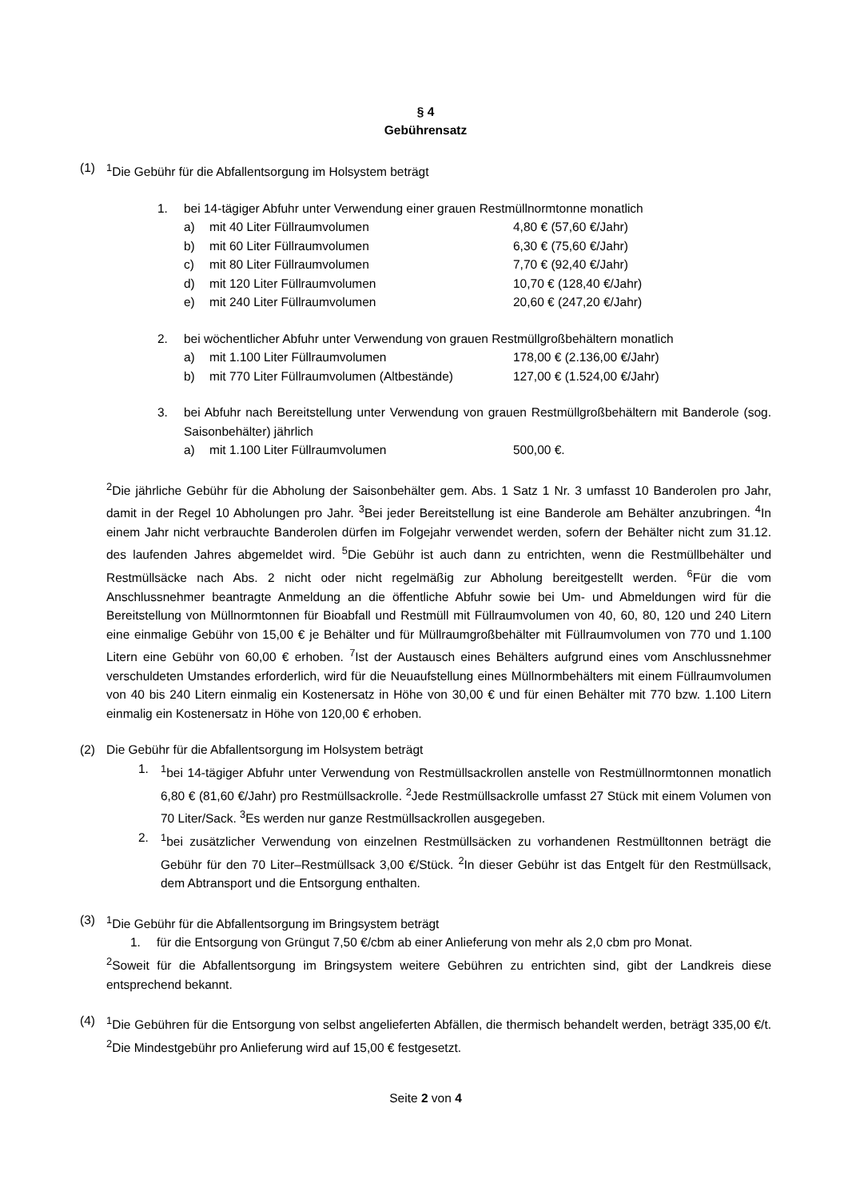§ 4
Gebührensatz
(1) <sup>1</sup> Die Gebühr für die Abfallentsorgung im Holsystem beträgt
1. bei 14-tägiger Abfuhr unter Verwendung einer grauen Restmüllnormtonne monatlich
a) mit 40 Liter Füllraumvolumen 4,80 € (57,60 €/Jahr)
b) mit 60 Liter Füllraumvolumen 6,30 € (75,60 €/Jahr)
c) mit 80 Liter Füllraumvolumen 7,70 € (92,40 €/Jahr)
d) mit 120 Liter Füllraumvolumen 10,70 € (128,40 €/Jahr)
e) mit 240 Liter Füllraumvolumen 20,60 € (247,20 €/Jahr)
2. bei wöchentlicher Abfuhr unter Verwendung von grauen Restmüllgroßbehältern monatlich
a) mit 1.100 Liter Füllraumvolumen 178,00 € (2.136,00 €/Jahr)
b) mit 770 Liter Füllraumvolumen (Altbestände)
127,00 € (1.524,00 €/Jahr)
3. bei Abfuhr nach Bereitstellung unter Verwendung von grauen Restmüllgroßbehältern mit Banderole (sog. Saisonbehälter) jährlich
a) mit 1.100 Liter Füllraumvolumen 500,00 €.
<sup>2</sup> Die jährliche Gebühr für die Abholung der Saisonbehälter gem. Abs. 1 Satz 1 Nr. 3 umfasst 10 Banderolen pro Jahr, damit in der Regel 10 Abholungen pro Jahr. <sup>3</sup>Bei jeder Bereitstellung ist eine Banderole am Behälter anzubringen. <sup>4</sup>In einem Jahr nicht verbrauchte Banderolen dürfen im Folgejahr verwendet werden, sofern der Behälter nicht zum 31.12. des laufenden Jahres abgemeldet wird. <sup>5</sup>Die Gebühr ist auch dann zu entrichten, wenn die Restmüllbehälter und Restmüllsäcke nach Abs. 2 nicht oder nicht regelmäßig zur Abholung bereitgestellt werden. <sup>6</sup>Für die vom Anschlussnehmer beantragte Anmeldung an die öffentliche Abfuhr sowie bei Um- und Abmeldungen wird für die Bereitstellung von Müllnormtonnen für Bioabfall und Restmüll mit Füllraumvolumen von 40, 60, 80, 120 und 240 Litern eine einmalige Gebühr von 15,00 € je Behälter und für Müllraumgroßbehälter mit Füllraumvolumen von 770 und 1.100 Litern eine Gebühr von 60,00 € erhoben. <sup>7</sup>Ist der Austausch eines Behälters aufgrund eines vom Anschlussnehmer verschuldeten Umstandes erforderlich, wird für die Neuaufstellung eines Müllnormbehälters mit einem Füllraumvolumen von 40 bis 240 Litern einmalig ein Kostenersatz in Höhe von 30,00 € und für einen Behälter mit 770 bzw. 1.100 Litern einmalig ein Kostenersatz in Höhe von 120,00 € erhoben.
(2) Die Gebühr für die Abfallentsorgung im Holsystem beträgt
1. <sup>1</sup> bei 14-tägiger Abfuhr unter Verwendung von Restmüllsackrollen anstelle von Restmüllnormtonnen monatlich 6,80 € (81,60 €/Jahr) pro Restmüllsackrolle. <sup>2</sup>Jede Restmüllsackrolle umfasst 27 Stück mit einem Volumen von 70 Liter/Sack. <sup>3</sup>Es werden nur ganze Restmüllsackrollen ausgegeben.
2. <sup>1</sup> bei zusätzlicher Verwendung von einzelnen Restmüllsäcken zu vorhandenen Restmülltonnen beträgt die Gebühr für den 70 Liter–Restmüllsack 3,00 €/Stück. <sup>2</sup>In dieser Gebühr ist das Entgelt für den Restmüllsack, dem Abtransport und die Entsorgung enthalten.
(3) <sup>1</sup> Die Gebühr für die Abfallentsorgung im Bringsystem beträgt
1. für die Entsorgung von Grüngut 7,50 €/cbm ab einer Anlieferung von mehr als 2,0 cbm pro Monat.
<sup>2</sup> Soweit für die Abfallentsorgung im Bringsystem weitere Gebühren zu entrichten sind, gibt der Landkreis diese entsprechend bekannt.
(4) <sup>1</sup> Die Gebühren für die Entsorgung von selbst angelieferten Abfällen, die thermisch behandelt werden, beträgt 335,00 €/t. <sup>2</sup>Die Mindestgebühr pro Anlieferung wird auf 15,00 € festgesetzt.
Seite 2 von 4